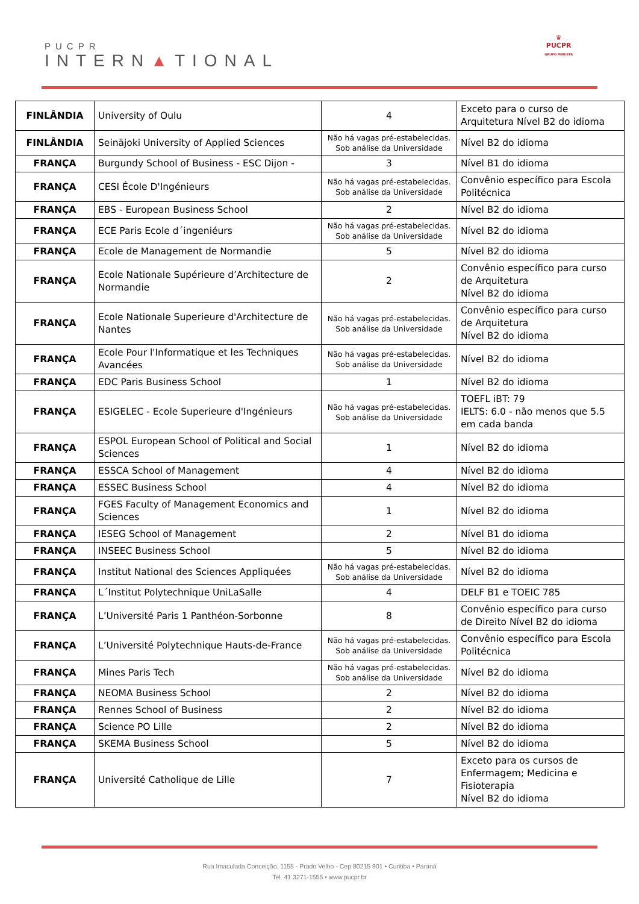PUCPR
INTERN▲TIONAL
♛
PUCPR
GRUPO MARISTA
| FINLÂNDIA | University of Oulu | 4 | Exceto para o curso de Arquitetura Nível B2 do idioma |
| FINLÂNDIA | Seinäjoki University of Applied Sciences | Não há vagas pré-estabelecidas. Sob análise da Universidade | Nível B2 do idioma |
| FRANÇA | Burgundy School of Business - ESC Dijon - | 3 | Nível B1 do idioma |
| FRANÇA | CESI École D'Ingénieurs | Não há vagas pré-estabelecidas. Sob análise da Universidade | Convênio específico para Escola Politécnica |
| FRANÇA | EBS - European Business School | 2 | Nível B2 do idioma |
| FRANÇA | ECE Paris Ecole d´ingeniéurs | Não há vagas pré-estabelecidas. Sob análise da Universidade | Nível B2 do idioma |
| FRANÇA | Ecole de Management de Normandie | 5 | Nível B2 do idioma |
| FRANÇA | Ecole Nationale Supérieure d’Architecture de Normandie | 2 | Convênio específico para curso de Arquitetura Nível B2 do idioma |
| FRANÇA | Ecole Nationale Superieure d'Architecture de Nantes | Não há vagas pré-estabelecidas. Sob análise da Universidade | Convênio específico para curso de Arquitetura Nível B2 do idioma |
| FRANÇA | Ecole Pour l'Informatique et les Techniques Avancées | Não há vagas pré-estabelecidas. Sob análise da Universidade | Nível B2 do idioma |
| FRANÇA | EDC Paris Business School | 1 | Nível B2 do idioma |
| FRANÇA | ESIGELEC - Ecole Superieure d'Ingénieurs | Não há vagas pré-estabelecidas. Sob análise da Universidade | TOEFL iBT: 79 IELTS: 6.0 - não menos que 5.5 em cada banda |
| FRANÇA | ESPOL European School of Political and Social Sciences | 1 | Nível B2 do idioma |
| FRANÇA | ESSCA School of Management | 4 | Nível B2 do idioma |
| FRANÇA | ESSEC Business School | 4 | Nível B2 do idioma |
| FRANÇA | FGES Faculty of Management Economics and Sciences | 1 | Nível B2 do idioma |
| FRANÇA | IESEG School of Management | 2 | Nível B1 do idioma |
| FRANÇA | INSEEC Business School | 5 | Nível B2 do idioma |
| FRANÇA | Institut National des Sciences Appliquées | Não há vagas pré-estabelecidas. Sob análise da Universidade | Nível B2 do idioma |
| FRANÇA | L´Institut Polytechnique UniLaSalle | 4 | DELF B1 e TOEIC 785 |
| FRANÇA | L’Université Paris 1 Panthéon-Sorbonne | 8 | Convênio específico para curso de Direito Nível B2 do idioma |
| FRANÇA | L’Université Polytechnique Hauts-de-France | Não há vagas pré-estabelecidas. Sob análise da Universidade | Convênio específico para Escola Politécnica |
| FRANÇA | Mines Paris Tech | Não há vagas pré-estabelecidas. Sob análise da Universidade | Nível B2 do idioma |
| FRANÇA | NEOMA Business School | 2 | Nível B2 do idioma |
| FRANÇA | Rennes School of Business | 2 | Nível B2 do idioma |
| FRANÇA | Science PO Lille | 2 | Nível B2 do idioma |
| FRANÇA | SKEMA Business School | 5 | Nível B2 do idioma |
| FRANÇA | Université Catholique de Lille | 7 | Exceto para os cursos de Enfermagem; Medicina e Fisioterapia Nível B2 do idioma |
Rua Imaculada Conceição, 1155 - Prado Velho - Cep 80215 901 • Curitiba • Paraná
Tel. 41 3271-1555 • www.pucpr.br